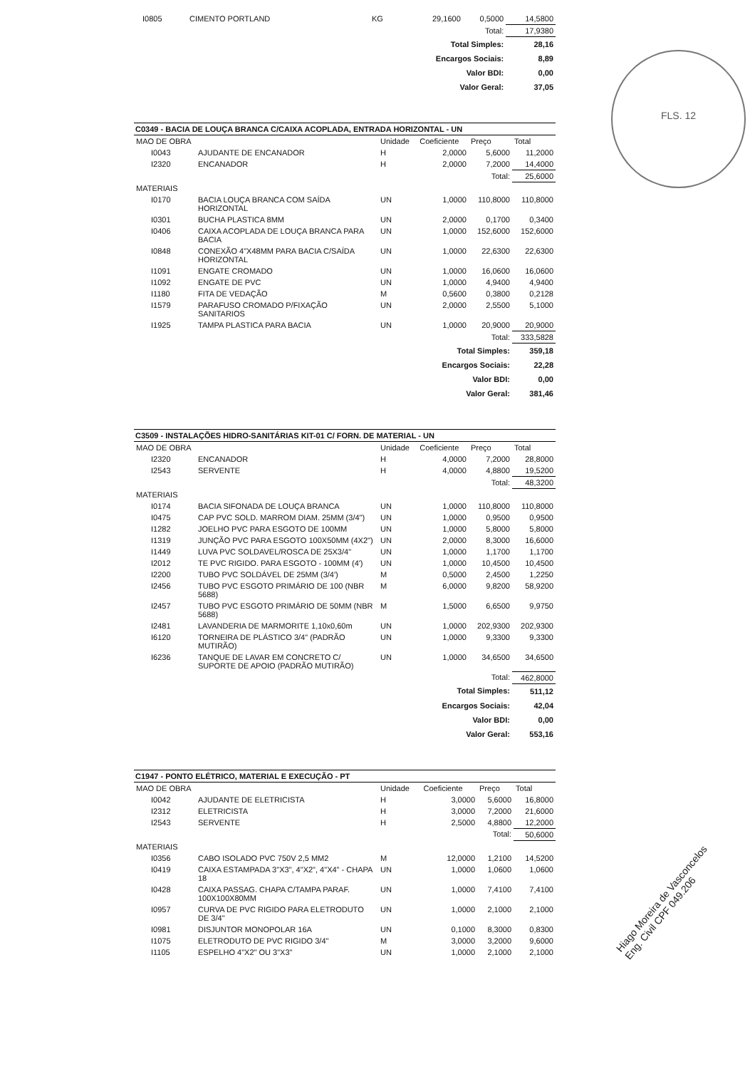FLS. 12
Hiago Moreira de Vasconcelos Eng. Civil CPF 049.206
| I0805 | CIMENTO PORTLAND | KG | 29,1600 | 0,5000 | 14,5800 |
| Total: | | | | | 17,9380 |
| Total Simples: | | | | | 28,16 |
| Encargos Sociais: | | | | | 8,89 |
| Valor BDI: | | | | | 0,00 |
| Valor Geral: | | | | | 37,05 |
C0349 - BACIA DE LOUÇA BRANCA C/CAIXA ACOPLADA, ENTRADA HORIZONTAL - UN
| MAO DE OBRA | | Unidade | Coeficiente | Preço | Total |
| --- | --- | --- | --- | --- | --- |
| I0043 | AJUDANTE DE ENCANADOR | H | 2,0000 | 5,6000 | 11,2000 |
| I2320 | ENCANADOR | H | 2,0000 | 7,2000 | 14,4000 |
| Total: | | | | | 25,6000 |
| MATERIAIS | | | | | |
| I0170 | BACIA LOUÇA BRANCA COM SAÍDA HORIZONTAL | UN | 1,0000 | 110,8000 | 110,8000 |
| I0301 | BUCHA PLASTICA 8MM | UN | 2,0000 | 0,1700 | 0,3400 |
| I0406 | CAIXA ACOPLADA DE LOUÇA BRANCA PARA BACIA | UN | 1,0000 | 152,6000 | 152,6000 |
| I0848 | CONEXÃO 4"X48MM PARA BACIA C/SAÍDA HORIZONTAL | UN | 1,0000 | 22,6300 | 22,6300 |
| I1091 | ENGATE CROMADO | UN | 1,0000 | 16,0600 | 16,0600 |
| I1092 | ENGATE DE PVC | UN | 1,0000 | 4,9400 | 4,9400 |
| I1180 | FITA DE VEDAÇÃO | M | 0,5600 | 0,3800 | 0,2128 |
| I1579 | PARAFUSO CROMADO P/FIXAÇÃO SANITARIOS | UN | 2,0000 | 2,5500 | 5,1000 |
| I1925 | TAMPA PLASTICA PARA BACIA | UN | 1,0000 | 20,9000 | 20,9000 |
| Total: | | | | | 333,5828 |
| Total Simples: | | | | | 359,18 |
| Encargos Sociais: | | | | | 22,28 |
| Valor BDI: | | | | | 0,00 |
| Valor Geral: | | | | | 381,46 |
C3509 - INSTALAÇÕES HIDRO-SANITÁRIAS KIT-01 C/ FORN. DE MATERIAL - UN
| MAO DE OBRA | | Unidade | Coeficiente | Preço | Total |
| --- | --- | --- | --- | --- | --- |
| I2320 | ENCANADOR | H | 4,0000 | 7,2000 | 28,8000 |
| I2543 | SERVENTE | H | 4,0000 | 4,8800 | 19,5200 |
| Total: | | | | | 48,3200 |
| MATERIAIS | | | | | |
| I0174 | BACIA SIFONADA DE LOUÇA BRANCA | UN | 1,0000 | 110,8000 | 110,8000 |
| I0475 | CAP PVC SOLD. MARROM DIAM. 25MM (3/4") | UN | 1,0000 | 0,9500 | 0,9500 |
| I1282 | JOELHO PVC PARA ESGOTO DE 100MM | UN | 1,0000 | 5,8000 | 5,8000 |
| I1319 | JUNÇÃO PVC PARA ESGOTO 100X50MM (4X2") | UN | 2,0000 | 8,3000 | 16,6000 |
| I1449 | LUVA PVC SOLDAVEL/ROSCA DE 25X3/4" | UN | 1,0000 | 1,1700 | 1,1700 |
| I2012 | TE PVC RIGIDO. PARA ESGOTO - 100MM (4') | UN | 1,0000 | 10,4500 | 10,4500 |
| I2200 | TUBO PVC SOLDÁVEL DE 25MM (3/4') | M | 0,5000 | 2,4500 | 1,2250 |
| I2456 | TUBO PVC ESGOTO PRIMÁRIO DE 100 (NBR 5688) | M | 6,0000 | 9,8200 | 58,9200 |
| I2457 | TUBO PVC ESGOTO PRIMÁRIO DE 50MM (NBR 5688) | M | 1,5000 | 6,6500 | 9,9750 |
| I2481 | LAVANDERIA DE MARMORITE 1,10x0,60m | UN | 1,0000 | 202,9300 | 202,9300 |
| I6120 | TORNEIRA DE PLÁSTICO 3/4" (PADRÃO MUTIRÃO) | UN | 1,0000 | 9,3300 | 9,3300 |
| I6236 | TANQUE DE LAVAR EM CONCRETO C/ SUPORTE DE APOIO (PADRÃO MUTIRÃO) | UN | 1,0000 | 34,6500 | 34,6500 |
| Total: | | | | | 462,8000 |
| Total Simples: | | | | | 511,12 |
| Encargos Sociais: | | | | | 42,04 |
| Valor BDI: | | | | | 0,00 |
| Valor Geral: | | | | | 553,16 |
C1947 - PONTO ELÉTRICO, MATERIAL E EXECUÇÃO - PT
| MAO DE OBRA | | Unidade | Coeficiente | Preço | Total |
| --- | --- | --- | --- | --- | --- |
| I0042 | AJUDANTE DE ELETRICISTA | H | 3,0000 | 5,6000 | 16,8000 |
| I2312 | ELETRICISTA | H | 3,0000 | 7,2000 | 21,6000 |
| I2543 | SERVENTE | H | 2,5000 | 4,8800 | 12,2000 |
| Total: | | | | | 50,6000 |
| MATERIAIS | | | | | |
| I0356 | CABO ISOLADO PVC 750V 2,5 MM2 | M | 12,0000 | 1,2100 | 14,5200 |
| I0419 | CAIXA ESTAMPADA 3"X3", 4"X2", 4"X4" - CHAPA 18 | UN | 1,0000 | 1,0600 | 1,0600 |
| I0428 | CAIXA PASSAG. CHAPA C/TAMPA PARAF. 100X100X80MM | UN | 1,0000 | 7,4100 | 7,4100 |
| I0957 | CURVA DE PVC RIGIDO PARA ELETRODUTO DE 3/4" | UN | 1,0000 | 2,1000 | 2,1000 |
| I0981 | DISJUNTOR MONOPOLAR 16A | UN | 0,1000 | 8,3000 | 0,8300 |
| I1075 | ELETRODUTO DE PVC RIGIDO 3/4" | M | 3,0000 | 3,2000 | 9,6000 |
| I1105 | ESPELHO 4"X2" OU 3"X3" | UN | 1,0000 | 2,1000 | 2,1000 |